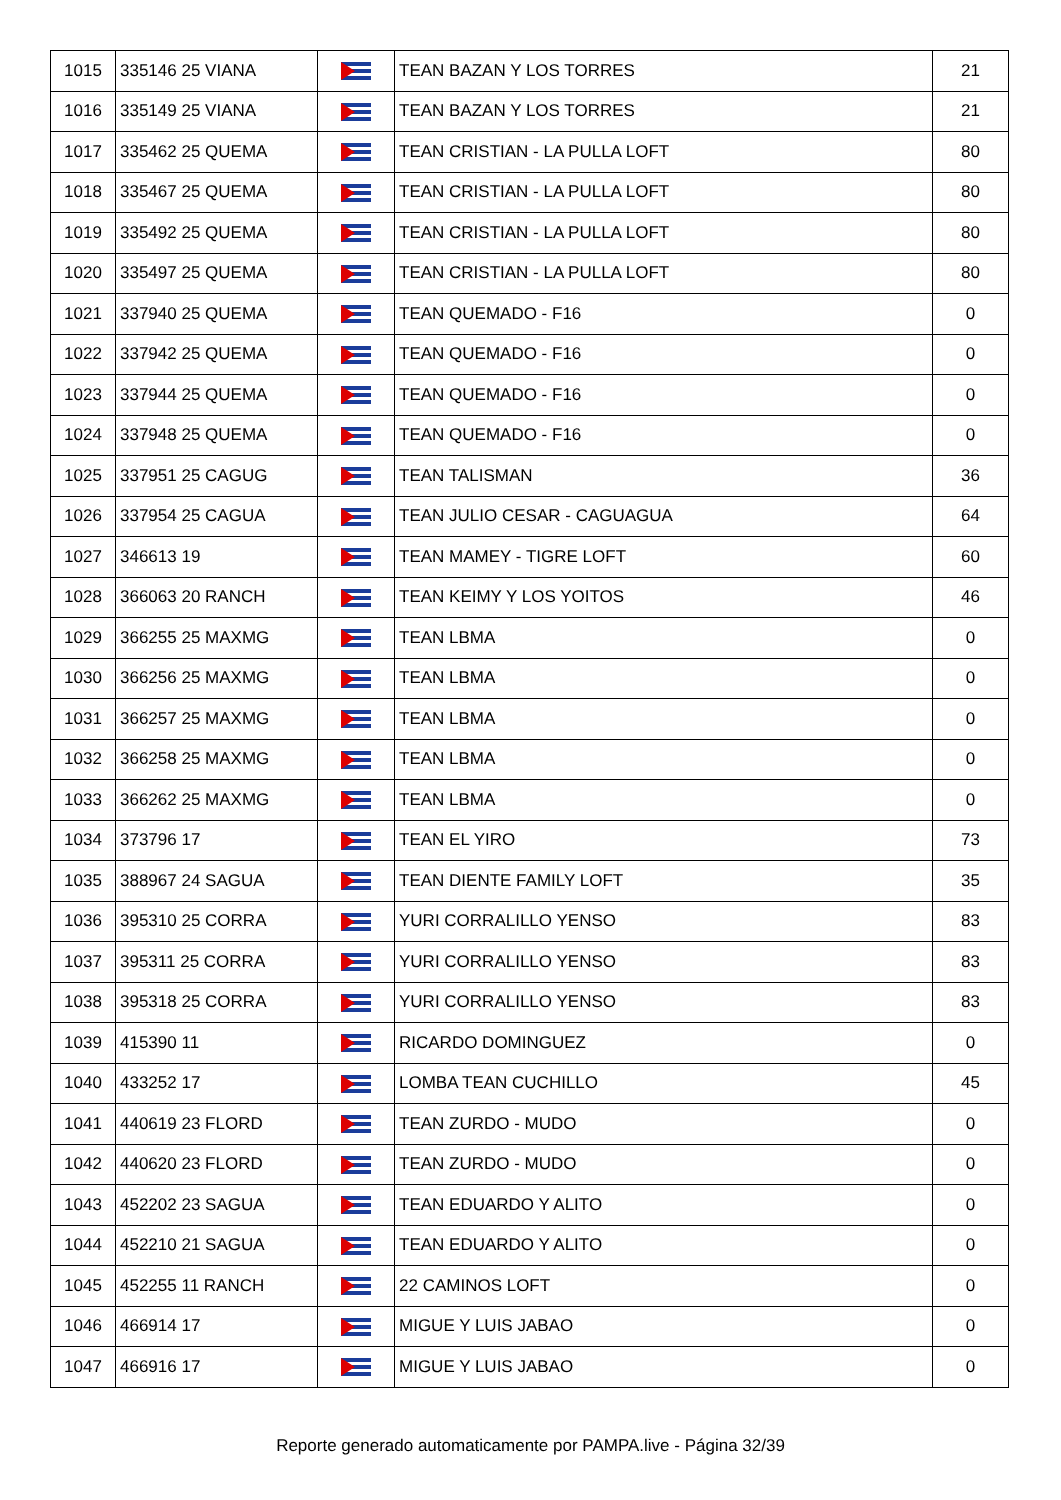| 1015 | 335146 25 VIANA | | TEAN BAZAN Y LOS TORRES | 21 |
| 1016 | 335149 25 VIANA | | TEAN BAZAN Y LOS TORRES | 21 |
| 1017 | 335462 25 QUEMA | | TEAN CRISTIAN - LA PULLA LOFT | 80 |
| 1018 | 335467 25 QUEMA | | TEAN CRISTIAN - LA PULLA LOFT | 80 |
| 1019 | 335492 25 QUEMA | | TEAN CRISTIAN - LA PULLA LOFT | 80 |
| 1020 | 335497 25 QUEMA | | TEAN CRISTIAN - LA PULLA LOFT | 80 |
| 1021 | 337940 25 QUEMA | | TEAN QUEMADO - F16 | 0 |
| 1022 | 337942 25 QUEMA | | TEAN QUEMADO - F16 | 0 |
| 1023 | 337944 25 QUEMA | | TEAN QUEMADO - F16 | 0 |
| 1024 | 337948 25 QUEMA | | TEAN QUEMADO - F16 | 0 |
| 1025 | 337951 25 CAGUG | | TEAN TALISMAN | 36 |
| 1026 | 337954 25 CAGUA | | TEAN JULIO CESAR - CAGUAGUA | 64 |
| 1027 | 346613 19 | | TEAN MAMEY - TIGRE LOFT | 60 |
| 1028 | 366063 20 RANCH | | TEAN KEIMY Y LOS YOITOS | 46 |
| 1029 | 366255 25 MAXMG | | TEAN LBMA | 0 |
| 1030 | 366256 25 MAXMG | | TEAN LBMA | 0 |
| 1031 | 366257 25 MAXMG | | TEAN LBMA | 0 |
| 1032 | 366258 25 MAXMG | | TEAN LBMA | 0 |
| 1033 | 366262 25 MAXMG | | TEAN LBMA | 0 |
| 1034 | 373796 17 | | TEAN EL YIRO | 73 |
| 1035 | 388967 24 SAGUA | | TEAN DIENTE FAMILY LOFT | 35 |
| 1036 | 395310 25 CORRA | | YURI CORRALILLO YENSO | 83 |
| 1037 | 395311 25 CORRA | | YURI CORRALILLO YENSO | 83 |
| 1038 | 395318 25 CORRA | | YURI CORRALILLO YENSO | 83 |
| 1039 | 415390 11 | | RICARDO DOMINGUEZ | 0 |
| 1040 | 433252 17 | | LOMBA TEAN CUCHILLO | 45 |
| 1041 | 440619 23 FLORD | | TEAN ZURDO - MUDO | 0 |
| 1042 | 440620 23 FLORD | | TEAN ZURDO - MUDO | 0 |
| 1043 | 452202 23 SAGUA | | TEAN EDUARDO Y ALITO | 0 |
| 1044 | 452210 21 SAGUA | | TEAN EDUARDO Y ALITO | 0 |
| 1045 | 452255 11 RANCH | | 22 CAMINOS LOFT | 0 |
| 1046 | 466914 17 | | MIGUE Y LUIS JABAO | 0 |
| 1047 | 466916 17 | | MIGUE Y LUIS JABAO | 0 |
Reporte generado automaticamente por PAMPA.live - Página 32/39